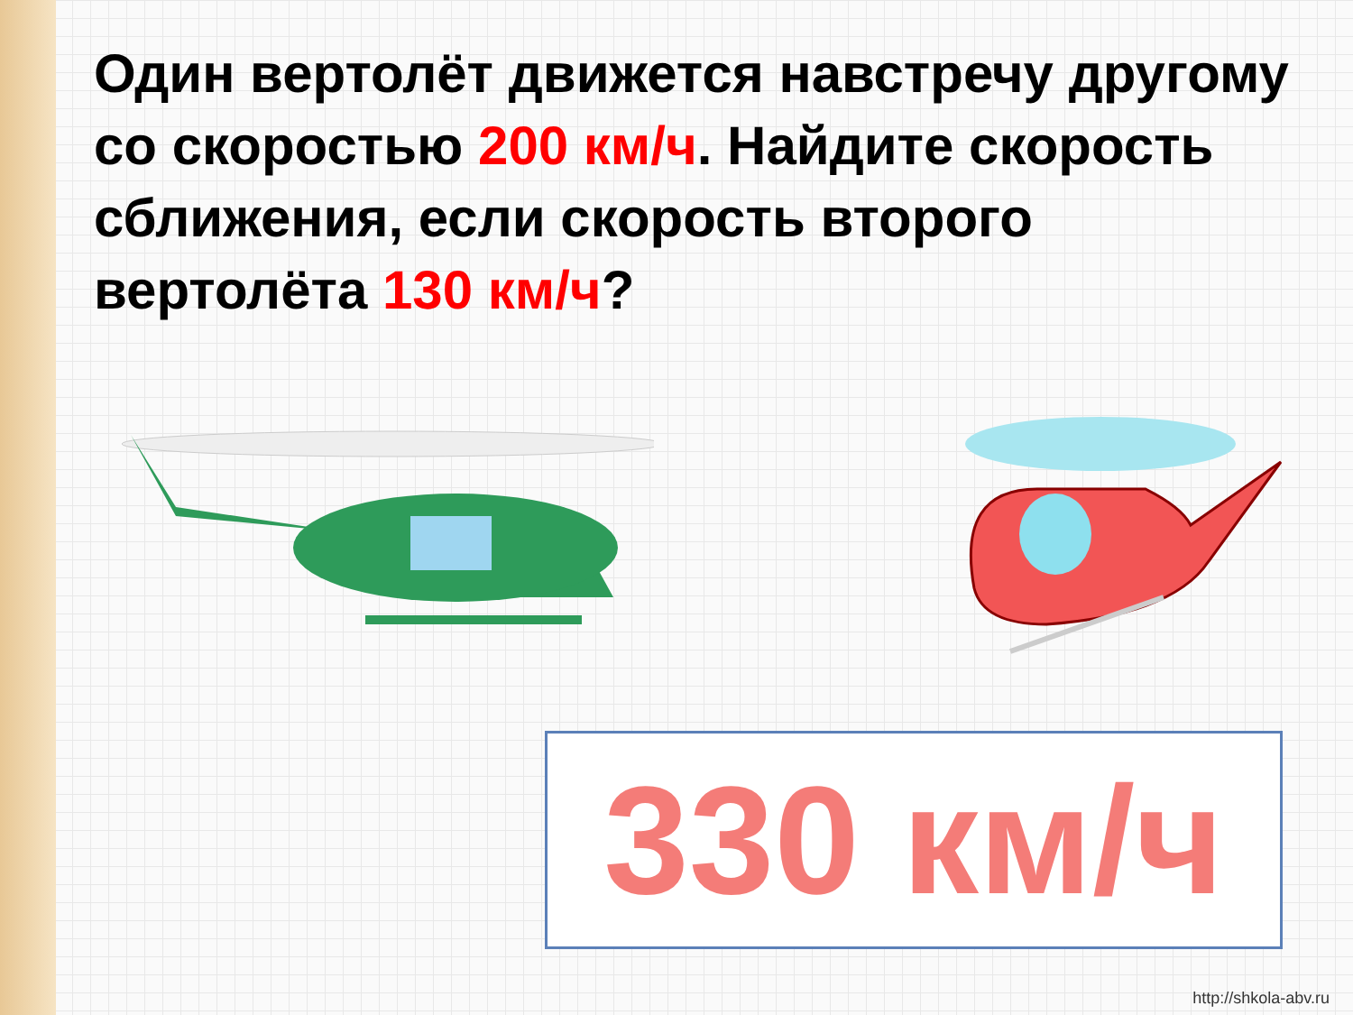Один вертолёт движется навстречу другому со скоростью 200 км/ч. Найдите скорость сближения, если скорость второго вертолёта 130 км/ч?
330 км/ч
http://shkola-abv.ru